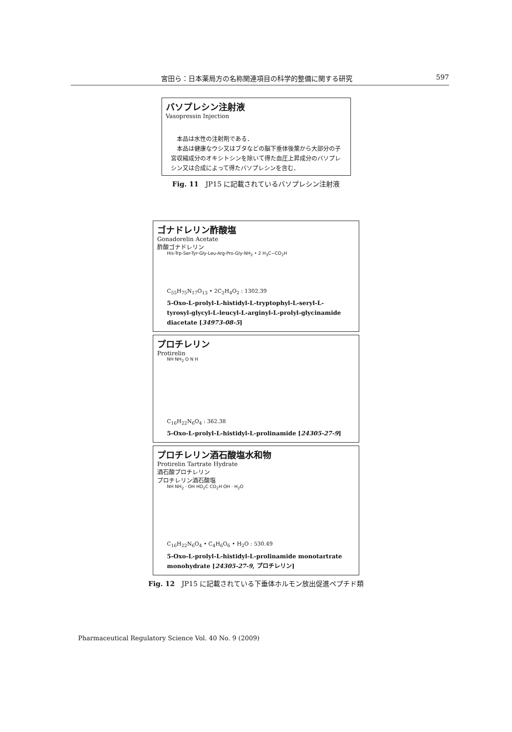宮田ら：日本薬局方の名称関連項目の科学的整備に関する研究 597
バソプレシン注射液
Vasopressin Injection
　本品は水性の注射剤である．
　本品は健康なウシ又はブタなどの脳下垂体後葉から大部分の子宮収縮成分のオキシトシンを除いて得た血圧上昇成分のバソプレシン又は合成によって得たバソプレシンを含む．
Fig. 11　JP15 に記載されているバソプレシン注射液
ゴナドレリン酢酸塩
Gonadorelin Acetate
酢酸ゴナドレリン
His-Trp-Ser-Tyr-Gly-Leu-Arg-Pro-Gly-NH<sub>2</sub> • 2 H<sub>3</sub>C−CO<sub>2</sub>H
C<sub>55</sub>H<sub>75</sub>N<sub>17</sub>O<sub>13</sub> • 2C<sub>2</sub>H<sub>4</sub>O<sub>2</sub> : 1302.39
5-Oxo-L-prolyl-L-histidyl-L-tryptophyl-L-seryl-L-tyrosyl-glycyl-L-leucyl-L-arginyl-L-prolyl-glycinamide diacetate [34973-08-5]
プロチレリン
Protirelin
NH NH<sub>2</sub> O N H
C<sub>16</sub>H<sub>22</sub>N<sub>6</sub>O<sub>4</sub> : 362.38
5-Oxo-L-prolyl-L-histidyl-L-prolinamide [24305-27-9]
プロチレリン酒石酸塩水和物
Protirelin Tartrate Hydrate
酒石酸プロチレリン
プロチレリン酒石酸塩
NH NH<sub>2</sub> · OH HO<sub>2</sub>C CO<sub>2</sub>H OH · H<sub>2</sub>O
C<sub>16</sub>H<sub>22</sub>N<sub>6</sub>O<sub>4</sub> • C<sub>4</sub>H<sub>6</sub>O<sub>6</sub> • H<sub>2</sub>O : 530.49
5-Oxo-L-prolyl-L-histidyl-L-prolinamide monotartrate monohydrate [24305-27-9, プロチレリン]
Fig. 12　JP15 に記載されている下垂体ホルモン放出促進ペプチド類
Pharmaceutical Regulatory Science Vol. 40 No. 9 (2009)